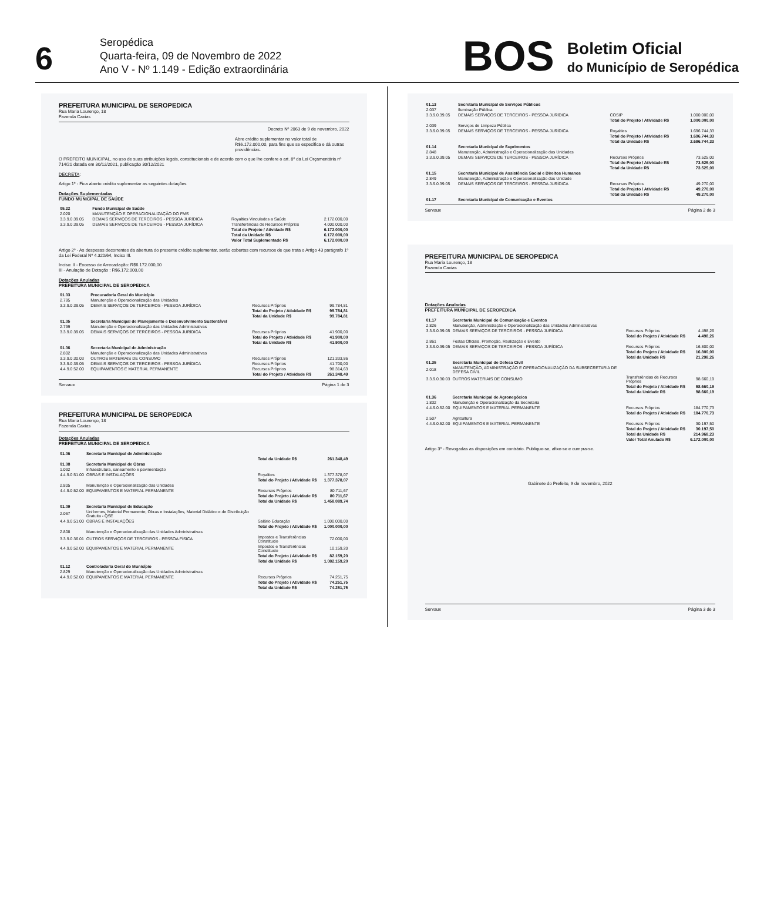6
Seropédica
Quarta-feira, 09 de Novembro de 2022
Ano V - Nº 1.149 - Edição extraordinária
BOS
Boletim Oficial
do Município de Seropédica
PREFEITURA MUNICIPAL DE SEROPEDICA
Rua Maria Lourenço, 18
Fazenda Caxias
Decreto Nº 2063 de 9 de novembro, 2022
Abre crédito suplementar no valor total de R$6.172.000,00, para fins que se especifica e dá outras providências.
O PREFEITO MUNICIPAL, no uso de suas atribuições legais, constitucionais e de acordo com o que lhe confere o art. 8º da Lei Orçamentária nº 714/21 datada em 30/12/2021, publicação 30/12/2021
DECRETA:
Artigo 1º - Fica aberto crédito suplementar as seguintes dotações
Dotações Suplementadas
FUNDO MUNICIPAL DE SAÚDE
| 05.22 | Fundo Municipal de Saúde | | |
| 2.020 | MANUTENÇÃO E OPERACIONALIZAÇÃO DO FMS | | |
| 3.3.9.0.39.05 | DEMAIS SERVIÇOS DE TERCEIROS - PESSOA JURÍDICA | Royalties Vinculados a Saúde | 2.172.000,00 |
| 3.3.9.0.39.05 | DEMAIS SERVIÇOS DE TERCEIROS - PESSOA JURÍDICA | Transferências de Recursos Próprios | 4.000.000,00 |
| | | Total do Projeto / Atividade R$ | 6.172.000,00 |
| | | Total da Unidade R$ | 6.172.000,00 |
| | | Valor Total Suplementado R$ | 6.172.000,00 |
Artigo 2º - As despesas decorrentes da abertura do presente crédito suplementar, serão cobertas com recursos de que trata o Artigo 43 parágrafo 1º da Lei Federal Nº 4.320/64, Inciso III.
Inciso: II - Excesso de Arrecadação: R$6.172.000,00
III - Anulação de Dotação : R$6.172.000,00
Dotações Anuladas
PREFEITURA MUNICIPAL DE SEROPEDICA
| 01.03 | Procuradoria Geral do Município | | |
| 2.795 | Manutenção e Operacionalização das Unidades | | |
| 3.3.9.0.39.05 | DEMAIS SERVIÇOS DE TERCEIROS - PESSOA JURÍDICA | Recursos Próprios | 99.784,81 |
| | | Total do Projeto / Atividade R$ | 99.784,81 |
| | | Total da Unidade R$ | 99.784,81 |
| 01.05 | Secretaria Municipal de Planejamento e Desenvolvimento Sustentável | | |
| 2.799 | Manutenção e Operacionalização das Unidades Administrativas | | |
| 3.3.9.0.39.05 | DEMAIS SERVIÇOS DE TERCEIROS - PESSOA JURÍDICA | Recursos Próprios | 41.900,00 |
| | | Total do Projeto / Atividade R$ | 41.900,00 |
| | | Total da Unidade R$ | 41.900,00 |
| 01.06 | Secretaria Municipal de Administração | | |
| 2.802 | Manutenção e Operacionalização das Unidades Administrativas | | |
| 3.3.9.0.30.03 | OUTROS MATERIAIS DE CONSUMO | Recursos Próprios | 121.333,86 |
| 3.3.9.0.39.05 | DEMAIS SERVIÇOS DE TERCEIROS - PESSOA JURÍDICA | Recursos Próprios | 41.700,00 |
| 4.4.9.0.52.00 | EQUIPAMENTOS E MATERIAL PERMANENTE | Recursos Próprios | 98.314,63 |
| | | Total do Projeto / Atividade R$ | 261.348,49 |
Servaux Página 1 de 3
PREFEITURA MUNICIPAL DE SEROPEDICA
Rua Maria Lourenço, 18
Fazenda Caxias
Dotações Anuladas
PREFEITURA MUNICIPAL DE SEROPEDICA
| 01.06 | Secretaria Municipal de Administração | | |
| | | Total da Unidade R$ | 261.348,49 |
| 01.08 | Secretaria Municipal de Obras | | |
| 1.032 | Infraestrutura, saneamento e pavimentação | | |
| 4.4.9.0.51.00 | OBRAS E INSTALAÇÕES | Royalties | 1.377.378,07 |
| | | Total do Projeto / Atividade R$ | 1.377.378,07 |
| 2.805 | Manutenção e Operacionalização das Unidades | | |
| 4.4.9.0.52.00 | EQUIPAMENTOS E MATERIAL PERMANENTE | Recursos Próprios | 80.711,67 |
| | | Total do Projeto / Atividade R$ | 80.711,67 |
| | | Total da Unidade R$ | 1.458.089,74 |
| 01.09 | Secretaria Municipal de Educação | | |
| 2.067 | Uniformes, Material Permanente, Obras e Instalações, Material Didático e de Distribuição Gratuita - QSE | | |
| 4.4.9.0.51.00 | OBRAS E INSTALAÇÕES | Salário Educação | 1.000.000,00 |
| | | Total do Projeto / Atividade R$ | 1.000.000,00 |
| 2.808 | Manutenção e Operacionalização das Unidades Administrativas | | |
| 3.3.9.0.36.01 | OUTROS SERVIÇOS DE TERCEIROS - PESSOA FÍSICA | Impostos e Transferências Constitucio | 72.000,00 |
| 4.4.9.0.52.00 | EQUIPAMENTOS E MATERIAL PERMANENTE | Impostos e Transferências Constitucio | 10.159,20 |
| | | Total do Projeto / Atividade R$ | 82.159,20 |
| | | Total da Unidade R$ | 1.082.159,20 |
| 01.12 | Controladoria Geral do Município | | |
| 2.829 | Manutenção e Operacionalização das Unidades Administrativas | | |
| 4.4.9.0.52.00 | EQUIPAMENTOS E MATERIAL PERMANENTE | Recursos Próprios | 74.251,75 |
| | | Total do Projeto / Atividade R$ | 74.251,75 |
| | | Total da Unidade R$ | 74.251,75 |
| 01.13 | Secretaria Municipal de Serviços Públicos | | |
| 2.037 | Iluminação Pública | | |
| 3.3.9.0.39.05 | DEMAIS SERVIÇOS DE TERCEIROS - PESSOA JURÍDICA | COSIP | 1.000.000,00 |
| | | Total do Projeto / Atividade R$ | 1.000.000,00 |
| 2.039 | Serviços de Limpeza Pública | | |
| 3.3.9.0.39.05 | DEMAIS SERVIÇOS DE TERCEIROS - PESSOA JURÍDICA | Royalties | 1.696.744,33 |
| | | Total do Projeto / Atividade R$ | 1.696.744,33 |
| | | Total da Unidade R$ | 2.696.744,33 |
| 01.14 | Secretaria Municipal de Suprimentos | | |
| 2.848 | Manutenção, Administração e Operacionalização das Unidades | | |
| 3.3.9.0.39.05 | DEMAIS SERVIÇOS DE TERCEIROS - PESSOA JURÍDICA | Recursos Próprios | 73.525,00 |
| | | Total do Projeto / Atividade R$ | 73.525,00 |
| | | Total da Unidade R$ | 73.525,00 |
| 01.15 | Secretaria Municipal de Assistência Social e Direitos Humanos | | |
| 2.849 | Manutenção, Administração e Operacionalização das Unidade | | |
| 3.3.9.0.39.05 | DEMAIS SERVIÇOS DE TERCEIROS - PESSOA JURÍDICA | Recursos Próprios | 49.270,00 |
| | | Total do Projeto / Atividade R$ | 49.270,00 |
| | | Total da Unidade R$ | 49.270,00 |
| 01.17 | Secretaria Municipal de Comunicação e Eventos | | |
Servaux Página 2 de 3
PREFEITURA MUNICIPAL DE SEROPEDICA
Rua Maria Lourenço, 18
Fazenda Caxias
Dotações Anuladas
PREFEITURA MUNICIPAL DE SEROPEDICA
| 01.17 | Secretaria Municipal de Comunicação e Eventos | | |
| 2.826 | Manutenção, Administração e Operacionalização das Unidades Administrativas | | |
| 3.3.9.0.39.05 | DEMAIS SERVIÇOS DE TERCEIROS - PESSOA JURÍDICA | Recursos Próprios | 4.498,26 |
| | | Total do Projeto / Atividade R$ | 4.498,26 |
| 2.861 | Festas Oficiais, Promoção, Realização e Evento | | |
| 3.3.9.0.39.05 | DEMAIS SERVIÇOS DE TERCEIROS - PESSOA JURÍDICA | Recursos Próprios | 16.800,00 |
| | | Total do Projeto / Atividade R$ | 16.800,00 |
| | | Total da Unidade R$ | 21.298,26 |
| 01.35 | Secretaria Municipal de Defesa Civil | | |
| 2.018 | MANUTENÇÃO, ADMINISTRAÇÃO E OPERACIONALIZAÇÃO DA SUBSECRETARIA DE DEFESA CIVIL | | |
| 3.3.9.0.30.03 | OUTROS MATERIAIS DE CONSUMO | Transferências de Recursos Próprios | 98.660,19 |
| | | Total do Projeto / Atividade R$ | 98.660,19 |
| | | Total da Unidade R$ | 98.660,19 |
| 01.36 | Secretaria Municipal de Agronegócios | | |
| 1.832 | Manutenção e Operacionalização da Secretaria | | |
| 4.4.9.0.52.00 | EQUIPAMENTOS E MATERIAL PERMANENTE | Recursos Próprios | 184.770,73 |
| | | Total do Projeto / Atividade R$ | 184.770,73 |
| 2.507 | Agricultura | | |
| 4.4.9.0.52.00 | EQUIPAMENTOS E MATERIAL PERMANENTE | Recursos Próprios | 30.197,50 |
| | | Total do Projeto / Atividade R$ | 30.197,50 |
| | | Total da Unidade R$ | 214.968,23 |
| | | Valor Total Anulado R$ | 6.172.000,00 |
Artigo 3º - Revogadas as disposições em contrário. Publique-se, afixe-se e cumpra-se.
Gabinete do Prefeito, 9 de novembro, 2022
Servaux Página 3 de 3